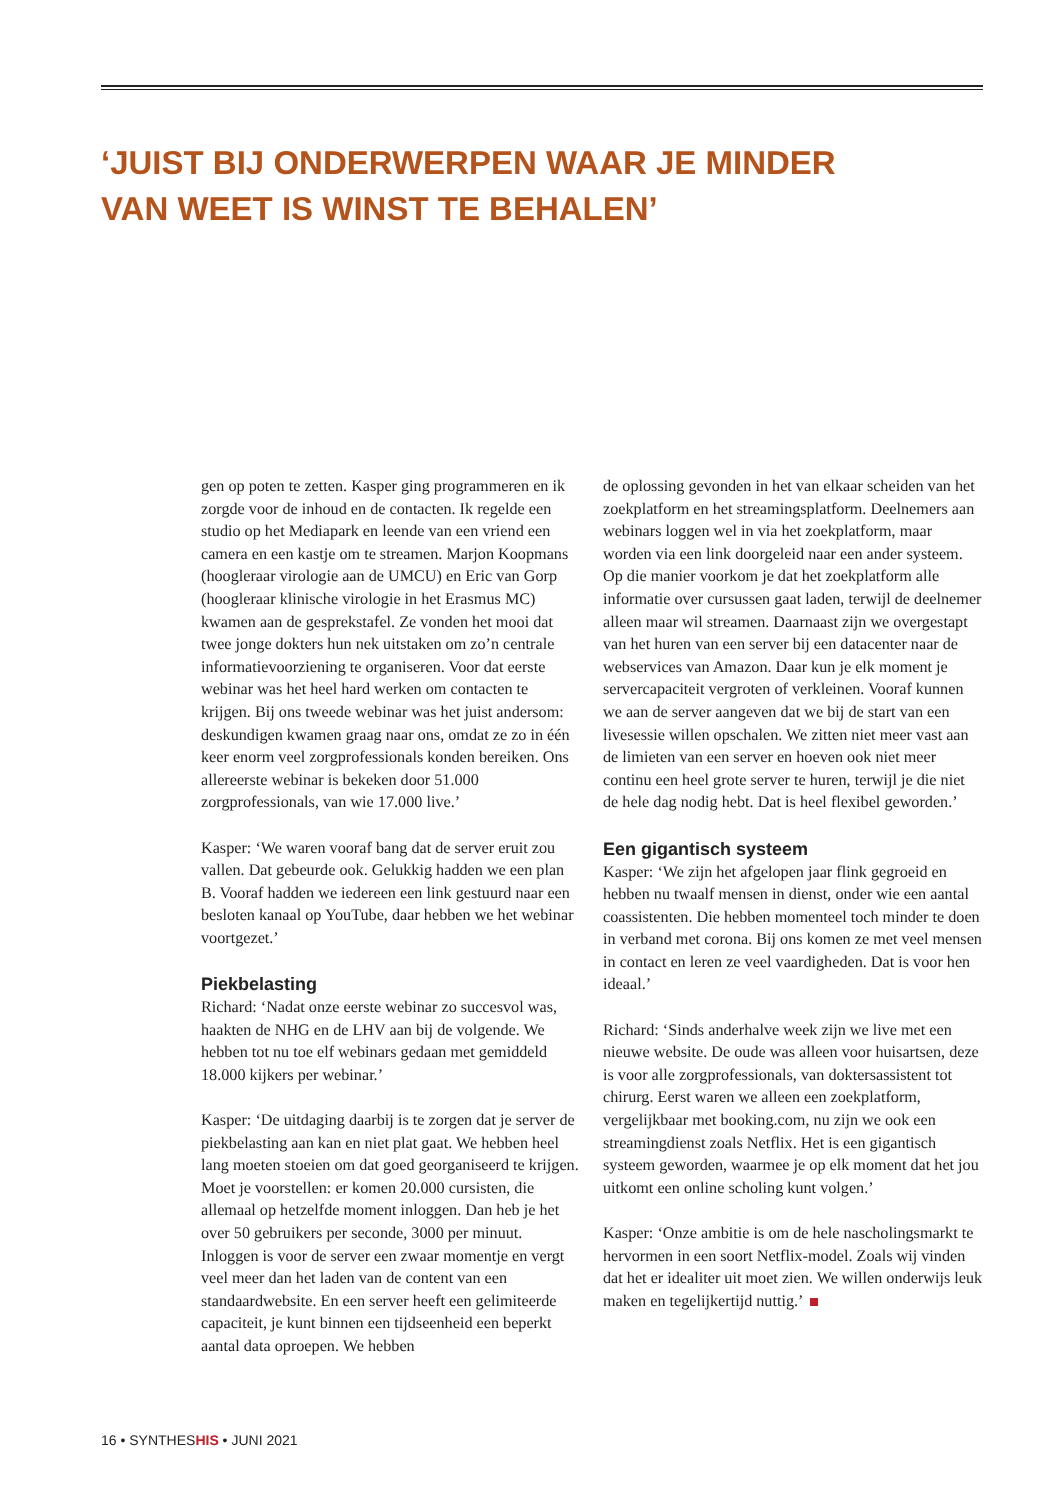‘JUIST BIJ ONDERWERPEN WAAR JE MINDER
VAN WEET IS WINST TE BEHALEN’
gen op poten te zetten. Kasper ging programmeren en ik zorgde voor de inhoud en de contacten. Ik regelde een studio op het Mediapark en leende van een vriend een camera en een kastje om te streamen. Marjon Koopmans (hoogleraar virologie aan de UMCU) en Eric van Gorp (hoogleraar klinische virologie in het Erasmus MC) kwamen aan de gesprekstafel. Ze vonden het mooi dat twee jonge dokters hun nek uitstaken om zo’n centrale informatievoorziening te organiseren. Voor dat eerste webinar was het heel hard werken om contacten te krijgen. Bij ons tweede webinar was het juist andersom: deskundigen kwamen graag naar ons, omdat ze zo in één keer enorm veel zorgprofessionals konden bereiken. Ons allereerste webinar is bekeken door 51.000 zorgprofessionals, van wie 17.000 live.’
Kasper: ‘We waren vooraf bang dat de server eruit zou vallen. Dat gebeurde ook. Gelukkig hadden we een plan B. Vooraf hadden we iedereen een link gestuurd naar een besloten kanaal op YouTube, daar hebben we het webinar voortgezet.’
Piekbelasting
Richard: ‘Nadat onze eerste webinar zo succesvol was, haakten de NHG en de LHV aan bij de volgende. We hebben tot nu toe elf webinars gedaan met gemiddeld 18.000 kijkers per webinar.’
Kasper: ‘De uitdaging daarbij is te zorgen dat je server de piekbelasting aan kan en niet plat gaat. We hebben heel lang moeten stoeien om dat goed georganiseerd te krijgen. Moet je voorstellen: er komen 20.000 cursisten, die allemaal op hetzelfde moment inloggen. Dan heb je het over 50 gebruikers per seconde, 3000 per minuut. Inloggen is voor de server een zwaar momentje en vergt veel meer dan het laden van de content van een standaardwebsite. En een server heeft een gelimiteerde capaciteit, je kunt binnen een tijdseenheid een beperkt aantal data oproepen. We hebben
de oplossing gevonden in het van elkaar scheiden van het zoekplatform en het streamingsplatform. Deelnemers aan webinars loggen wel in via het zoekplatform, maar worden via een link doorgeleid naar een ander systeem. Op die manier voorkom je dat het zoekplatform alle informatie over cursussen gaat laden, terwijl de deelnemer alleen maar wil streamen. Daarnaast zijn we overgestapt van het huren van een server bij een datacenter naar de webservices van Amazon. Daar kun je elk moment je servercapaciteit vergroten of verkleinen. Vooraf kunnen we aan de server aangeven dat we bij de start van een livesessie willen opschalen. We zitten niet meer vast aan de limieten van een server en hoeven ook niet meer continu een heel grote server te huren, terwijl je die niet de hele dag nodig hebt. Dat is heel flexibel geworden.’
Een gigantisch systeem
Kasper: ‘We zijn het afgelopen jaar flink gegroeid en hebben nu twaalf mensen in dienst, onder wie een aantal coassistenten. Die hebben momenteel toch minder te doen in verband met corona. Bij ons komen ze met veel mensen in contact en leren ze veel vaardigheden. Dat is voor hen ideaal.’
Richard: ‘Sinds anderhalve week zijn we live met een nieuwe website. De oude was alleen voor huisartsen, deze is voor alle zorgprofessionals, van doktersassistent tot chirurg. Eerst waren we alleen een zoekplatform, vergelijkbaar met booking.com, nu zijn we ook een streamingdienst zoals Netflix. Het is een gigantisch systeem geworden, waarmee je op elk moment dat het jou uitkomt een online scholing kunt volgen.’
Kasper: ‘Onze ambitie is om de hele nascholingsmarkt te hervormen in een soort Netflix-model. Zoals wij vinden dat het er idealiter uit moet zien. We willen onderwijs leuk maken en tegelijkertijd nuttig.’
16 • SYNTHESHIS • JUNI 2021